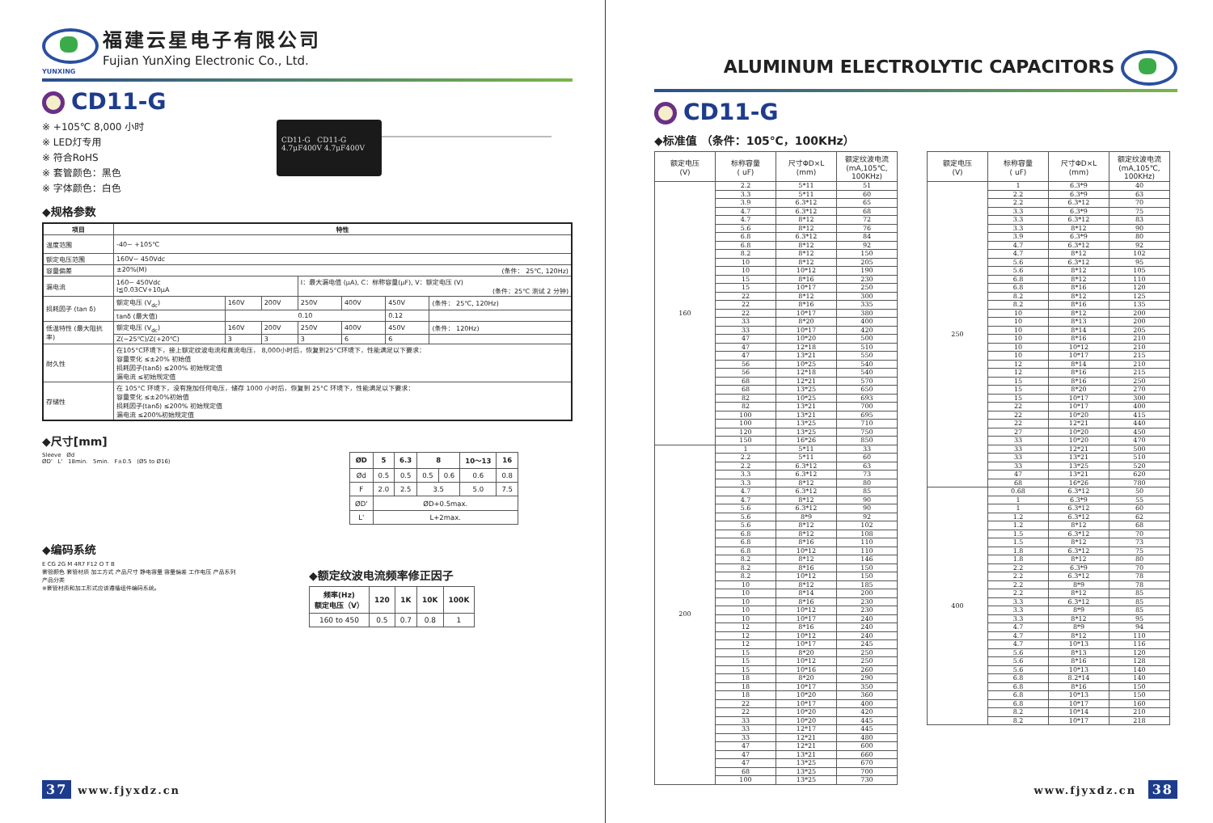福建云星电子有限公司
Fujian YunXing Electronic Co., Ltd.
YUNXING
CD11-G
※ +105℃ 8,000 小时
※ LED灯专用
※ 符合RoHS
※ 套管颜色：黑色
※ 字体颜色：白色
CD11-G CD11-G
4.7μF400V 4.7μF400V
◆规格参数
| 项目 | 特性 | | | | | | |
| --- | --- | --- | --- | --- | --- | --- | --- |
| 温度范围 | -40~ +105℃ | | | | | | |
| 额定电压范围 | 160V~ 450Vdc | | | | | | |
| 容量偏差 | ±20%(M) (条件： 25℃, 120Hz) | | | | | | |
| 漏电流 | 160~ 450Vdc I≦0.03CV+10μA | | | I：最大漏电值 (μA), C：标称容量(μF), V：额定电压 (V) (条件：25℃ 测试 2 分钟) | | | |
| 损耗因子 (tan δ) | 额定电压 (V<sub>dc</sub>) | 160V | 200V | 250V | 400V | 450V | (条件： 25℃, 120Hz) |
| | tanδ (最大值) | 0.10 | | | | 0.12 | |
| 低温特性 (最大阻抗率) | 额定电压 (V<sub>dc</sub>) | 160V | 200V | 250V | 400V | 450V | (条件： 120Hz) |
| | Z(−25℃)/Z(+20℃) | 3 | 3 | 3 | 6 | 6 | |
| 耐久性 | 在105°C环境下，接上额定纹波电流和直流电压， 8,000小时后，恢复到25°C环境下，性能满足以下要求： 容量变化 ≤±20% 初始值 损耗因子(tanδ) ≤200% 初始规定值 漏电流 ≤初始规定值 | | | | | | |
| 存储性 | 在 105°C 环境下，没有施加任何电压，储存 1000 小时后，恢复到 25°C 环境下，性能满足以下要求： 容量变化 ≤±20%初始值 损耗因子(tanδ) ≤200% 初始规定值 漏电流 ≤200%初始规定值 | | | | | | |
◆尺寸[mm]
Sleeve Ød
ØD' L' 18min. 5min. F±0.5 (Ø5 to Ø16)
| ØD | 5 | 6.3 | 8 | | 10～13 | 16 |
| --- | --- | --- | --- | --- | --- | --- |
| Ød | 0.5 | 0.5 | 0.5 | 0.6 | 0.6 | 0.8 |
| F | 2.0 | 2.5 | 3.5 | | 5.0 | 7.5 |
| ØD' | ØD+0.5max. | | | | | |
| L' | L+2max. | | | | | |
◆编码系统
E CG 2G M 4R7 F12 O T B
套管颜色 套管材质 加工方式 产品尺寸 静电容量 容量偏差 工作电压 产品系列 产品分类
※套管材质和加工形式应该遵循组件编码系统。
◆额定纹波电流频率修正因子
| 频率(Hz) 额定电压（V） | 120 | 1K | 10K | 100K |
| --- | --- | --- | --- | --- |
| 160 to 450 | 0.5 | 0.7 | 0.8 | 1 |
37 www.fjyxdz.cn
ALUMINUM ELECTROLYTIC CAPACITORS
CD11-G
◆标准值 （条件：105℃，100KHz）
| 额定电压 (V) | 标称容量 ( uF) | 尺寸ΦD×L (mm) | 额定纹波电流 (mA,105℃, 100KHz) |
| --- | --- | --- | --- |
| 160 | 2.2 | 5*11 | 51 |
| | 3.3 | 5*11 | 60 |
| | 3.9 | 6.3*12 | 65 |
| | 4.7 | 6.3*12 | 68 |
| | 4.7 | 8*12 | 72 |
| | 5.6 | 8*12 | 76 |
| | 6.8 | 6.3*12 | 84 |
| | 6.8 | 8*12 | 92 |
| | 8.2 | 8*12 | 150 |
| | 10 | 8*12 | 205 |
| | 10 | 10*12 | 190 |
| | 15 | 8*16 | 230 |
| | 15 | 10*17 | 250 |
| | 22 | 8*12 | 300 |
| | 22 | 8*16 | 335 |
| | 22 | 10*17 | 380 |
| | 33 | 8*20 | 400 |
| | 33 | 10*17 | 420 |
| | 47 | 10*20 | 500 |
| | 47 | 12*18 | 510 |
| | 47 | 13*21 | 550 |
| | 56 | 10*25 | 540 |
| | 56 | 12*18 | 540 |
| | 68 | 12*21 | 570 |
| | 68 | 13*25 | 650 |
| | 82 | 10*25 | 693 |
| | 82 | 13*21 | 700 |
| | 100 | 13*21 | 695 |
| | 100 | 13*25 | 710 |
| | 120 | 13*25 | 750 |
| | 150 | 16*26 | 850 |
| 200 | 1 | 5*11 | 33 |
| | 2.2 | 5*11 | 60 |
| | 2.2 | 6.3*12 | 63 |
| | 3.3 | 6.3*12 | 73 |
| | 3.3 | 8*12 | 80 |
| | 4.7 | 6.3*12 | 85 |
| | 4.7 | 8*12 | 90 |
| | 5.6 | 6.3*12 | 90 |
| | 5.6 | 8*9 | 92 |
| | 5.6 | 8*12 | 102 |
| | 6.8 | 8*12 | 108 |
| | 6.8 | 8*16 | 110 |
| | 6.8 | 10*12 | 110 |
| | 8.2 | 8*12 | 146 |
| | 8.2 | 8*16 | 150 |
| | 8.2 | 10*12 | 150 |
| | 10 | 8*12 | 185 |
| | 10 | 8*14 | 200 |
| | 10 | 8*16 | 230 |
| | 10 | 10*12 | 230 |
| | 10 | 10*17 | 240 |
| | 12 | 8*16 | 240 |
| | 12 | 10*12 | 240 |
| | 12 | 10*17 | 245 |
| | 15 | 8*20 | 250 |
| | 15 | 10*12 | 250 |
| | 15 | 10*16 | 260 |
| | 18 | 8*20 | 290 |
| | 18 | 10*17 | 350 |
| | 18 | 10*20 | 360 |
| | 22 | 10*17 | 400 |
| | 22 | 10*20 | 420 |
| | 33 | 10*20 | 445 |
| | 33 | 12*17 | 445 |
| | 33 | 12*21 | 480 |
| | 47 | 12*21 | 600 |
| | 47 | 13*21 | 660 |
| | 47 | 13*25 | 670 |
| | 68 | 13*25 | 700 |
| | 100 | 13*25 | 730 |
| 额定电压 (V) | 标称容量 ( uF) | 尺寸ΦD×L (mm) | 额定纹波电流 (mA,105℃, 100KHz) |
| --- | --- | --- | --- |
| 250 | 1 | 6.3*9 | 40 |
| | 2.2 | 6.3*9 | 63 |
| | 2.2 | 6.3*12 | 70 |
| | 3.3 | 6.3*9 | 75 |
| | 3.3 | 6.3*12 | 83 |
| | 3.3 | 8*12 | 90 |
| | 3.9 | 6.3*9 | 80 |
| | 4.7 | 6.3*12 | 92 |
| | 4.7 | 8*12 | 102 |
| | 5.6 | 6.3*12 | 95 |
| | 5.6 | 8*12 | 105 |
| | 6.8 | 8*12 | 110 |
| | 6.8 | 8*16 | 120 |
| | 8.2 | 8*12 | 125 |
| | 8.2 | 8*16 | 135 |
| | 10 | 8*12 | 200 |
| | 10 | 8*13 | 200 |
| | 10 | 8*14 | 205 |
| | 10 | 8*16 | 210 |
| | 10 | 10*12 | 210 |
| | 10 | 10*17 | 215 |
| | 12 | 8*14 | 210 |
| | 12 | 8*16 | 215 |
| | 15 | 8*16 | 250 |
| | 15 | 8*20 | 270 |
| | 15 | 10*17 | 300 |
| | 22 | 10*17 | 400 |
| | 22 | 10*20 | 415 |
| | 22 | 12*21 | 440 |
| | 27 | 10*20 | 450 |
| | 33 | 10*20 | 470 |
| | 33 | 12*21 | 500 |
| | 33 | 13*21 | 510 |
| | 33 | 13*25 | 520 |
| | 47 | 13*21 | 620 |
| | 68 | 16*26 | 780 |
| 400 | 0.68 | 6.3*12 | 50 |
| | 1 | 6.3*9 | 55 |
| | 1 | 6.3*12 | 60 |
| | 1.2 | 6.3*12 | 62 |
| | 1.2 | 8*12 | 68 |
| | 1.5 | 6.3*12 | 70 |
| | 1.5 | 8*12 | 73 |
| | 1.8 | 6.3*12 | 75 |
| | 1.8 | 8*12 | 80 |
| | 2.2 | 6.3*9 | 70 |
| | 2.2 | 6.3*12 | 78 |
| | 2.2 | 8*9 | 78 |
| | 2.2 | 8*12 | 85 |
| | 3.3 | 6.3*12 | 85 |
| | 3.3 | 8*9 | 85 |
| | 3.3 | 8*12 | 95 |
| | 4.7 | 8*9 | 94 |
| | 4.7 | 8*12 | 110 |
| | 4.7 | 10*13 | 116 |
| | 5.6 | 8*13 | 120 |
| | 5.6 | 8*16 | 128 |
| | 5.6 | 10*13 | 140 |
| | 6.8 | 8.2*14 | 140 |
| | 6.8 | 8*16 | 150 |
| | 6.8 | 10*13 | 150 |
| | 6.8 | 10*17 | 160 |
| | 8.2 | 10*14 | 210 |
| | 8.2 | 10*17 | 218 |
www.fjyxdz.cn 38